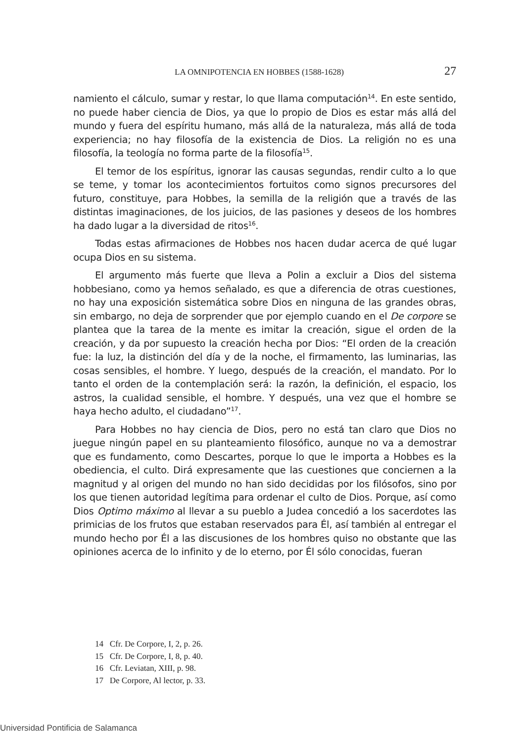LA OMNIPOTENCIA EN HOBBES (1588-1628) 27
namiento el cálculo, sumar y restar, lo que llama computación<sup>14</sup>. En este sentido, no puede haber ciencia de Dios, ya que lo propio de Dios es estar más allá del mundo y fuera del espíritu humano, más allá de la naturaleza, más allá de toda experiencia; no hay filosofía de la existencia de Dios. La religión no es una filosofía, la teología no forma parte de la filosofía<sup>15</sup>.
El temor de los espíritus, ignorar las causas segundas, rendir culto a lo que se teme, y tomar los acontecimientos fortuitos como signos precursores del futuro, constituye, para Hobbes, la semilla de la religión que a través de las distintas imaginaciones, de los juicios, de las pasiones y deseos de los hombres ha dado lugar a la diversidad de ritos<sup>16</sup>.
Todas estas afirmaciones de Hobbes nos hacen dudar acerca de qué lugar ocupa Dios en su sistema.
El argumento más fuerte que lleva a Polin a excluir a Dios del sistema hobbesiano, como ya hemos señalado, es que a diferencia de otras cuestiones, no hay una exposición sistemática sobre Dios en ninguna de las grandes obras, sin embargo, no deja de sorprender que por ejemplo cuando en el De corpore se plantea que la tarea de la mente es imitar la creación, sigue el orden de la creación, y da por supuesto la creación hecha por Dios: “El orden de la creación fue: la luz, la distinción del día y de la noche, el firmamento, las luminarias, las cosas sensibles, el hombre. Y luego, después de la creación, el mandato. Por lo tanto el orden de la contemplación será: la razón, la definición, el espacio, los astros, la cualidad sensible, el hombre. Y después, una vez que el hombre se haya hecho adulto, el ciudadano”<sup>17</sup>.
Para Hobbes no hay ciencia de Dios, pero no está tan claro que Dios no juegue ningún papel en su planteamiento filosófico, aunque no va a demostrar que es fundamento, como Descartes, porque lo que le importa a Hobbes es la obediencia, el culto. Dirá expresamente que las cuestiones que conciernen a la magnitud y al origen del mundo no han sido decididas por los filósofos, sino por los que tienen autoridad legítima para ordenar el culto de Dios. Porque, así como Dios Optimo máximo al llevar a su pueblo a Judea concedió a los sacerdotes las primicias de los frutos que estaban reservados para Él, así también al entregar el mundo hecho por Él a las discusiones de los hombres quiso no obstante que las opiniones acerca de lo infinito y de lo eterno, por Él sólo conocidas, fueran
14 Cfr. De Corpore, I, 2, p. 26.
15 Cfr. De Corpore, I, 8, p. 40.
16 Cfr. Leviatan, XIII, p. 98.
17 De Corpore, Al lector, p. 33.
Universidad Pontificia de Salamanca